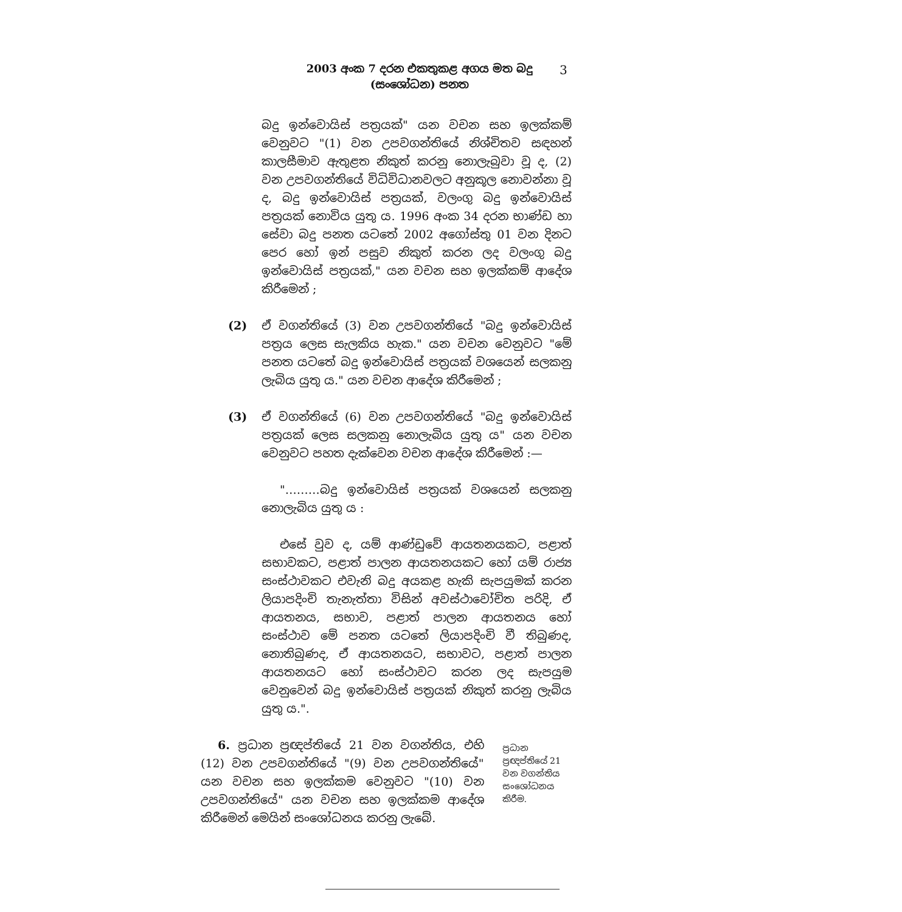2003 අංක 7 දරන එකතුකළ අගය මත බදු
(සංශෝධන) පනත
3
බදු ඉන්වොයිස් පත්‍රයක්" යන වචන සහ ඉලක්කම් වෙනුවට "(1) වන උපවගන්තියේ නිශ්චිතව සඳහන් කාලසීමාව ඇතුළත නිකුත් කරනු නොලැබුවා වූ ද, (2) වන උපවගන්තියේ විධිවිධානවලට අනුකූල නොවන්නා වූ ද, බදු ඉන්වොයිස් පත්‍රයක්, වලංගු බදු ඉන්වොයිස් පත්‍රයක් නොවිය යුතු ය. 1996 අංක 34 දරන භාණ්ඩ හා සේවා බදු පනත යටතේ 2002 අගෝස්තු 01 වන දිනට පෙර හෝ ඉන් පසුව නිකුත් කරන ලද වලංගු බදු ඉන්වොයිස් පත්‍රයක්," යන වචන සහ ඉලක්කම් ආදේශ කිරීමෙන් ;
(2) ඒ වගන්තියේ (3) වන උපවගන්තියේ "බදු ඉන්වොයිස් පත්‍රය ලෙස සැලකිය හැක." යන වචන වෙනුවට "මේ පනත යටතේ බදු ඉන්වොයිස් පත්‍රයක් වශයෙන් සලකනු ලැබිය යුතු ය." යන වචන ආදේශ කිරීමෙන් ;
(3) ඒ වගන්තියේ (6) වන උපවගන්තියේ "බදු ඉන්වොයිස් පත්‍රයක් ලෙස සලකනු නොලැබිය යුතු ය" යන වචන වෙනුවට පහත දැක්වෙන වචන ආදේශ කිරීමෙන් :—
"………බදු ඉන්වොයිස් පත්‍රයක් වශයෙන් සලකනු නොලැබිය යුතු ය :
එසේ වුව ද, යම් ආණ්ඩුවේ ආයතනයකට, පළාත් සභාවකට, පළාත් පාලන ආයතනයකට හෝ යම් රාජ්‍ය සංස්ථාවකට එවැනි බදු අයකළ හැකි සැපයුමක් කරන ලියාපදිංචි තැනැත්තා විසින් අවස්ථාවෝචිත පරිදි, ඒ ආයතනය, සභාව, පළාත් පාලන ආයතනය හෝ සංස්ථාව මේ පනත යටතේ ලියාපදිංචි වී තිබුණද, නොතිබුණද, ඒ ආයතනයට, සභාවට, පළාත් පාලන ආයතනයට හෝ සංස්ථාවට කරන ලද සැපයුම වෙනුවෙන් බදු ඉන්වොයිස් පත්‍රයක් නිකුත් කරනු ලැබිය යුතු ය.".
6. ප්‍රධාන ප්‍රඥප්තියේ 21 වන වගන්තිය, එහි (12) වන උපවගන්තියේ "(9) වන උපවගන්තියේ" යන වචන සහ ඉලක්කම වෙනුවට "(10) වන උපවගන්තියේ" යන වචන සහ ඉලක්කම ආදේශ කිරීමෙන් මෙයින් සංශෝධනය කරනු ලැබේ.
ප්‍රධාන ප්‍රඥප්තියේ 21 වන වගන්තිය සංශෝධනය කිරීම.